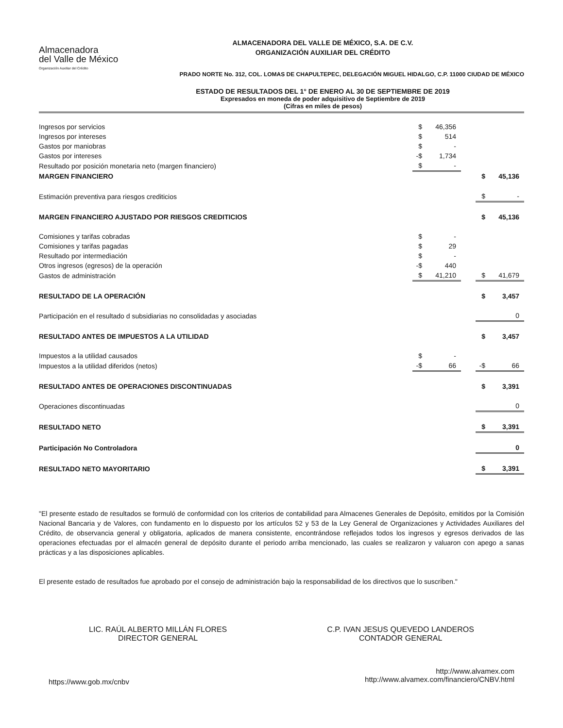Almacenadora
del Valle de México
Organización Auxiliar del Crédito
ALMACENADORA DEL VALLE DE MÉXICO, S.A. DE C.V.
ORGANIZACIÓN AUXILIAR DEL CRÉDITO
PRADO NORTE No. 312, COL. LOMAS DE CHAPULTEPEC, DELEGACIÓN MIGUEL HIDALGO, C.P. 11000 CIUDAD DE MÉXICO
ESTADO DE RESULTADOS DEL 1° DE ENERO AL 30 DE SEPTIEMBRE DE 2019
Expresados en moneda de poder adquisitivo de Septiembre de 2019
(Cifras en miles de pesos)
| Ingresos por servicios | $ | 46,356 | | | |
| Ingresos por intereses | $ | 514 | | | |
| Gastos por maniobras | $ | - | | | |
| Gastos por intereses | -$ | 1,734 | | | |
| Resultado por posición monetaria neto (margen financiero) | $ | - | | | |
| MARGEN FINANCIERO | | | | $ | 45,136 |
| Estimación preventiva para riesgos crediticios | | | | $ | - |
| MARGEN FINANCIERO AJUSTADO POR RIESGOS CREDITICIOS | | | | $ | 45,136 |
| Comisiones y tarifas cobradas | $ | - | | | |
| Comisiones y tarifas pagadas | $ | 29 | | | |
| Resultado por intermediación | $ | - | | | |
| Otros ingresos (egresos) de la operación | -$ | 440 | | | |
| Gastos de administración | $ | 41,210 | | $ | 41,679 |
| RESULTADO DE LA OPERACIÓN | | | | $ | 3,457 |
| Participación en el resultado d subsidiarias no consolidadas y asociadas | | | | | 0 |
| RESULTADO ANTES DE IMPUESTOS A LA UTILIDAD | | | | $ | 3,457 |
| Impuestos a la utilidad causados | $ | - | | | |
| Impuestos a la utilidad diferidos (netos) | -$ | 66 | | -$ | 66 |
| RESULTADO ANTES DE OPERACIONES DISCONTINUADAS | | | | $ | 3,391 |
| Operaciones discontinuadas | | | | | 0 |
| RESULTADO NETO | | | | $ | 3,391 |
| Participación No Controladora | | | | | 0 |
| RESULTADO NETO MAYORITARIO | | | | $ | 3,391 |
"El presente estado de resultados se formuló de conformidad con los criterios de contabilidad para Almacenes Generales de Depósito, emitidos por la Comisión Nacional Bancaria y de Valores, con fundamento en lo dispuesto por los artículos 52 y 53 de la Ley General de Organizaciones y Actividades Auxiliares del Crédito, de observancia general y obligatoria, aplicados de manera consistente, encontrándose reflejados todos los ingresos y egresos derivados de las operaciones efectuadas por el almacén general de depósito durante el periodo arriba mencionado, las cuales se realizaron y valuaron con apego a sanas prácticas y a las disposiciones aplicables.
El presente estado de resultados fue aprobado por el consejo de administración bajo la responsabilidad de los directivos que lo suscriben."
LIC. RAÚL ALBERTO MILLÁN FLORES
DIRECTOR GENERAL
C.P. IVAN JESUS QUEVEDO LANDEROS
CONTADOR GENERAL
https://www.gob.mx/cnbv
http://www.alvamex.com
http://www.alvamex.com/financiero/CNBV.html